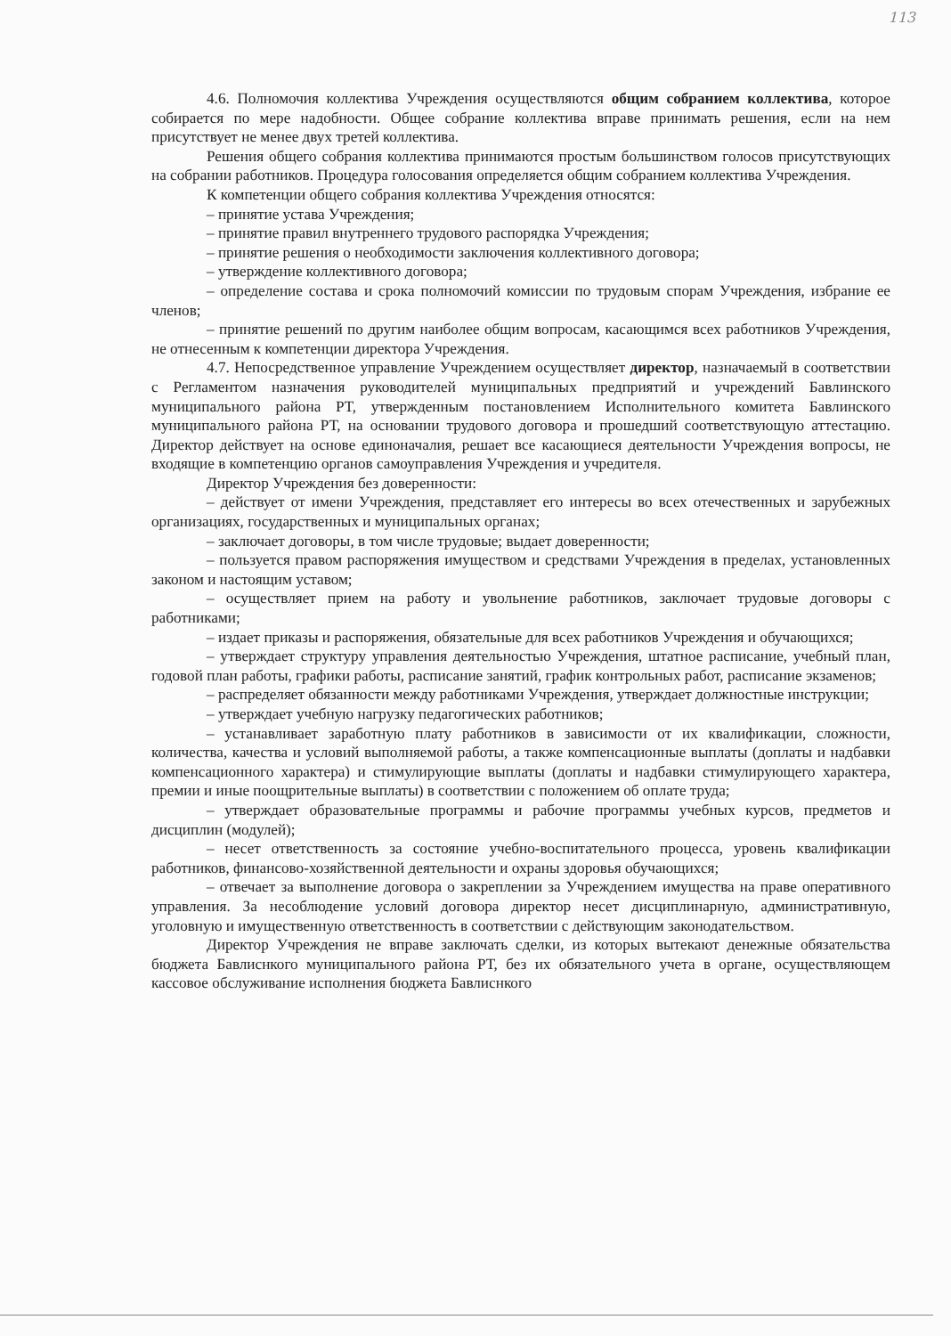113
4.6. Полномочия коллектива Учреждения осуществляются общим собранием коллектива, которое собирается по мере надобности. Общее собрание коллектива вправе принимать решения, если на нем присутствует не менее двух третей коллектива.
Решения общего собрания коллектива принимаются простым большинством голосов присутствующих на собрании работников. Процедура голосования определяется общим собранием коллектива Учреждения.
К компетенции общего собрания коллектива Учреждения относятся:
– принятие устава Учреждения;
– принятие правил внутреннего трудового распорядка Учреждения;
– принятие решения о необходимости заключения коллективного договора;
– утверждение коллективного договора;
– определение состава и срока полномочий комиссии по трудовым спорам Учреждения, избрание ее членов;
– принятие решений по другим наиболее общим вопросам, касающимся всех работников Учреждения, не отнесенным к компетенции директора Учреждения.
4.7. Непосредственное управление Учреждением осуществляет директор, назначаемый в соответствии с Регламентом назначения руководителей муниципальных предприятий и учреждений Бавлинского муниципального района РТ, утвержденным постановлением Исполнительного комитета Бавлинского муниципального района РТ, на основании трудового договора и прошедший соответствующую аттестацию. Директор действует на основе единоначалия, решает все касающиеся деятельности Учреждения вопросы, не входящие в компетенцию органов самоуправления Учреждения и учредителя.
Директор Учреждения без доверенности:
– действует от имени Учреждения, представляет его интересы во всех отечественных и зарубежных организациях, государственных и муниципальных органах;
– заключает договоры, в том числе трудовые; выдает доверенности;
– пользуется правом распоряжения имуществом и средствами Учреждения в пределах, установленных законом и настоящим уставом;
– осуществляет прием на работу и увольнение работников, заключает трудовые договоры с работниками;
– издает приказы и распоряжения, обязательные для всех работников Учреждения и обучающихся;
– утверждает структуру управления деятельностью Учреждения, штатное расписание, учебный план, годовой план работы, графики работы, расписание занятий, график контрольных работ, расписание экзаменов;
– распределяет обязанности между работниками Учреждения, утверждает должностные инструкции;
– утверждает учебную нагрузку педагогических работников;
– устанавливает заработную плату работников в зависимости от их квалификации, сложности, количества, качества и условий выполняемой работы, а также компенсационные выплаты (доплаты и надбавки компенсационного характера) и стимулирующие выплаты (доплаты и надбавки стимулирующего характера, премии и иные поощрительные выплаты) в соответствии с положением об оплате труда;
– утверждает образовательные программы и рабочие программы учебных курсов, предметов и дисциплин (модулей);
– несет ответственность за состояние учебно-воспитательного процесса, уровень квалификации работников, финансово-хозяйственной деятельности и охраны здоровья обучающихся;
– отвечает за выполнение договора о закреплении за Учреждением имущества на праве оперативного управления. За несоблюдение условий договора директор несет дисциплинарную, административную, уголовную и имущественную ответственность в соответствии с действующим законодательством.
Директор Учреждения не вправе заключать сделки, из которых вытекают денежные обязательства бюджета Бавлиснкого муниципального района РТ, без их обязательного учета в органе, осуществляющем кассовое обслуживание исполнения бюджета Бавлиснкого